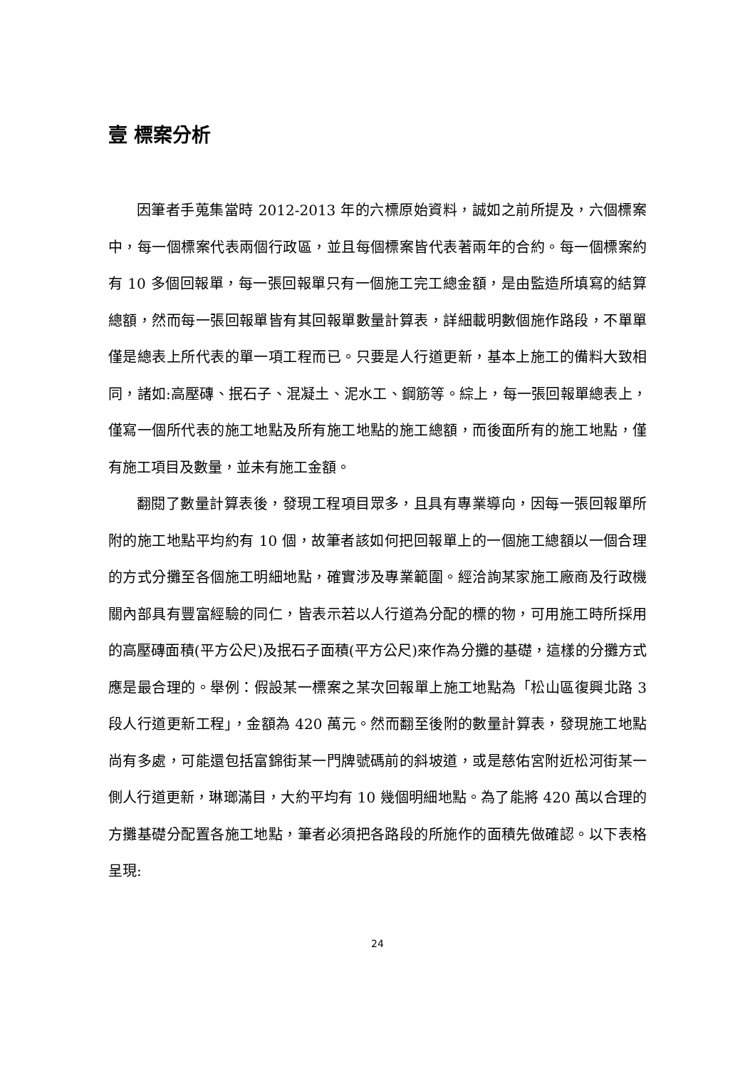壹 標案分析
因筆者手蒐集當時 2012-2013 年的六標原始資料，誠如之前所提及，六個標案中，每一個標案代表兩個行政區，並且每個標案皆代表著兩年的合約。每一個標案約有 10 多個回報單，每一張回報單只有一個施工完工總金額，是由監造所填寫的結算總額，然而每一張回報單皆有其回報單數量計算表，詳細載明數個施作路段，不單單僅是總表上所代表的單一項工程而已。只要是人行道更新，基本上施工的備料大致相同，諸如:高壓磚、抿石子、混凝土、泥水工、鋼筋等。綜上，每一張回報單總表上，僅寫一個所代表的施工地點及所有施工地點的施工總額，而後面所有的施工地點，僅有施工項目及數量，並未有施工金額。
翻閱了數量計算表後，發現工程項目眾多，且具有專業導向，因每一張回報單所附的施工地點平均約有 10 個，故筆者該如何把回報單上的一個施工總額以一個合理的方式分攤至各個施工明細地點，確實涉及專業範圍。經洽詢某家施工廠商及行政機關內部具有豐富經驗的同仁，皆表示若以人行道為分配的標的物，可用施工時所採用的高壓磚面積(平方公尺)及抿石子面積(平方公尺)來作為分攤的基礎，這樣的分攤方式應是最合理的。舉例：假設某一標案之某次回報單上施工地點為「松山區復興北路 3 段人行道更新工程」，金額為 420 萬元。然而翻至後附的數量計算表，發現施工地點尚有多處，可能還包括富錦街某一門牌號碼前的斜坡道，或是慈佑宮附近松河街某一側人行道更新，琳瑯滿目，大約平均有 10 幾個明細地點。為了能將 420 萬以合理的方攤基礎分配置各施工地點，筆者必須把各路段的所施作的面積先做確認。以下表格呈現:
24